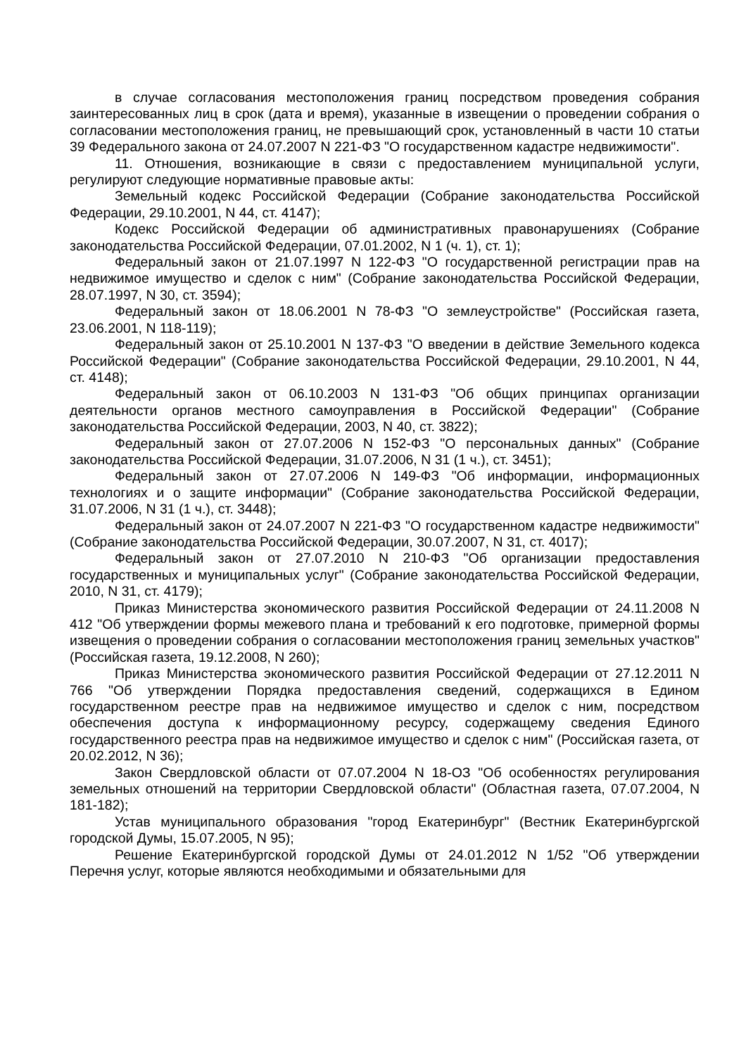в случае согласования местоположения границ посредством проведения собрания заинтересованных лиц в срок (дата и время), указанные в извещении о проведении собрания о согласовании местоположения границ, не превышающий срок, установленный в части 10 статьи 39 Федерального закона от 24.07.2007 N 221-ФЗ "О государственном кадастре недвижимости".
11. Отношения, возникающие в связи с предоставлением муниципальной услуги, регулируют следующие нормативные правовые акты:
Земельный кодекс Российской Федерации (Собрание законодательства Российской Федерации, 29.10.2001, N 44, ст. 4147);
Кодекс Российской Федерации об административных правонарушениях (Собрание законодательства Российской Федерации, 07.01.2002, N 1 (ч. 1), ст. 1);
Федеральный закон от 21.07.1997 N 122-ФЗ "О государственной регистрации прав на недвижимое имущество и сделок с ним" (Собрание законодательства Российской Федерации, 28.07.1997, N 30, ст. 3594);
Федеральный закон от 18.06.2001 N 78-ФЗ "О землеустройстве" (Российская газета, 23.06.2001, N 118-119);
Федеральный закон от 25.10.2001 N 137-ФЗ "О введении в действие Земельного кодекса Российской Федерации" (Собрание законодательства Российской Федерации, 29.10.2001, N 44, ст. 4148);
Федеральный закон от 06.10.2003 N 131-ФЗ "Об общих принципах организации деятельности органов местного самоуправления в Российской Федерации" (Собрание законодательства Российской Федерации, 2003, N 40, ст. 3822);
Федеральный закон от 27.07.2006 N 152-ФЗ "О персональных данных" (Собрание законодательства Российской Федерации, 31.07.2006, N 31 (1 ч.), ст. 3451);
Федеральный закон от 27.07.2006 N 149-ФЗ "Об информации, информационных технологиях и о защите информации" (Собрание законодательства Российской Федерации, 31.07.2006, N 31 (1 ч.), ст. 3448);
Федеральный закон от 24.07.2007 N 221-ФЗ "О государственном кадастре недвижимости" (Собрание законодательства Российской Федерации, 30.07.2007, N 31, ст. 4017);
Федеральный закон от 27.07.2010 N 210-ФЗ "Об организации предоставления государственных и муниципальных услуг" (Собрание законодательства Российской Федерации, 2010, N 31, ст. 4179);
Приказ Министерства экономического развития Российской Федерации от 24.11.2008 N 412 "Об утверждении формы межевого плана и требований к его подготовке, примерной формы извещения о проведении собрания о согласовании местоположения границ земельных участков" (Российская газета, 19.12.2008, N 260);
Приказ Министерства экономического развития Российской Федерации от 27.12.2011 N 766 "Об утверждении Порядка предоставления сведений, содержащихся в Едином государственном реестре прав на недвижимое имущество и сделок с ним, посредством обеспечения доступа к информационному ресурсу, содержащему сведения Единого государственного реестра прав на недвижимое имущество и сделок с ним" (Российская газета, от 20.02.2012, N 36);
Закон Свердловской области от 07.07.2004 N 18-ОЗ "Об особенностях регулирования земельных отношений на территории Свердловской области" (Областная газета, 07.07.2004, N 181-182);
Устав муниципального образования "город Екатеринбург" (Вестник Екатеринбургской городской Думы, 15.07.2005, N 95);
Решение Екатеринбургской городской Думы от 24.01.2012 N 1/52 "Об утверждении Перечня услуг, которые являются необходимыми и обязательными для